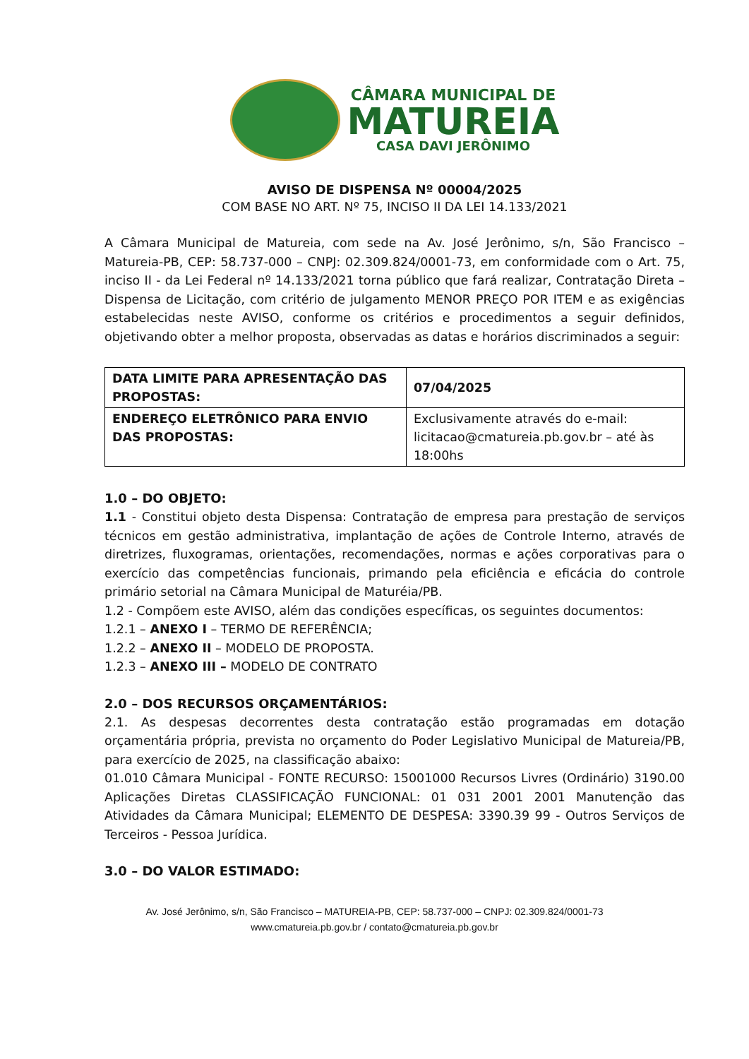CÂMARA MUNICIPAL DE
MATUREIA
CASA DAVI JERÔNIMO
AVISO DE DISPENSA Nº 00004/2025
COM BASE NO ART. Nº 75, INCISO II DA LEI 14.133/2021
A Câmara Municipal de Matureia, com sede na Av. José Jerônimo, s/n, São Francisco – Matureia-PB, CEP: 58.737-000 – CNPJ: 02.309.824/0001-73, em conformidade com o Art. 75, inciso II - da Lei Federal nº 14.133/2021 torna público que fará realizar, Contratação Direta – Dispensa de Licitação, com critério de julgamento MENOR PREÇO POR ITEM e as exigências estabelecidas neste AVISO, conforme os critérios e procedimentos a seguir definidos, objetivando obter a melhor proposta, observadas as datas e horários discriminados a seguir:
| DATA LIMITE PARA APRESENTAÇÃO DAS PROPOSTAS: | 07/04/2025 |
| ENDEREÇO ELETRÔNICO PARA ENVIO DAS PROPOSTAS: | Exclusivamente através do e-mail: licitacao@cmatureia.pb.gov.br – até às 18:00hs |
1.0 – DO OBJETO:
1.1 - Constitui objeto desta Dispensa: Contratação de empresa para prestação de serviços técnicos em gestão administrativa, implantação de ações de Controle Interno, através de diretrizes, fluxogramas, orientações, recomendações, normas e ações corporativas para o exercício das competências funcionais, primando pela eficiência e eficácia do controle primário setorial na Câmara Municipal de Maturéia/PB.
1.2 - Compõem este AVISO, além das condições específicas, os seguintes documentos:
1.2.1 – ANEXO I – TERMO DE REFERÊNCIA;
1.2.2 – ANEXO II – MODELO DE PROPOSTA.
1.2.3 – ANEXO III – MODELO DE CONTRATO
2.0 – DOS RECURSOS ORÇAMENTÁRIOS:
2.1. As despesas decorrentes desta contratação estão programadas em dotação orçamentária própria, prevista no orçamento do Poder Legislativo Municipal de Matureia/PB, para exercício de 2025, na classificação abaixo:
01.010 Câmara Municipal - FONTE RECURSO: 15001000 Recursos Livres (Ordinário) 3190.00 Aplicações Diretas CLASSIFICAÇÃO FUNCIONAL: 01 031 2001 2001 Manutenção das Atividades da Câmara Municipal; ELEMENTO DE DESPESA: 3390.39 99 - Outros Serviços de Terceiros - Pessoa Jurídica.
3.0 – DO VALOR ESTIMADO:
Av. José Jerônimo, s/n, São Francisco – MATUREIA-PB, CEP: 58.737-000 – CNPJ: 02.309.824/0001-73
www.cmatureia.pb.gov.br / contato@cmatureia.pb.gov.br